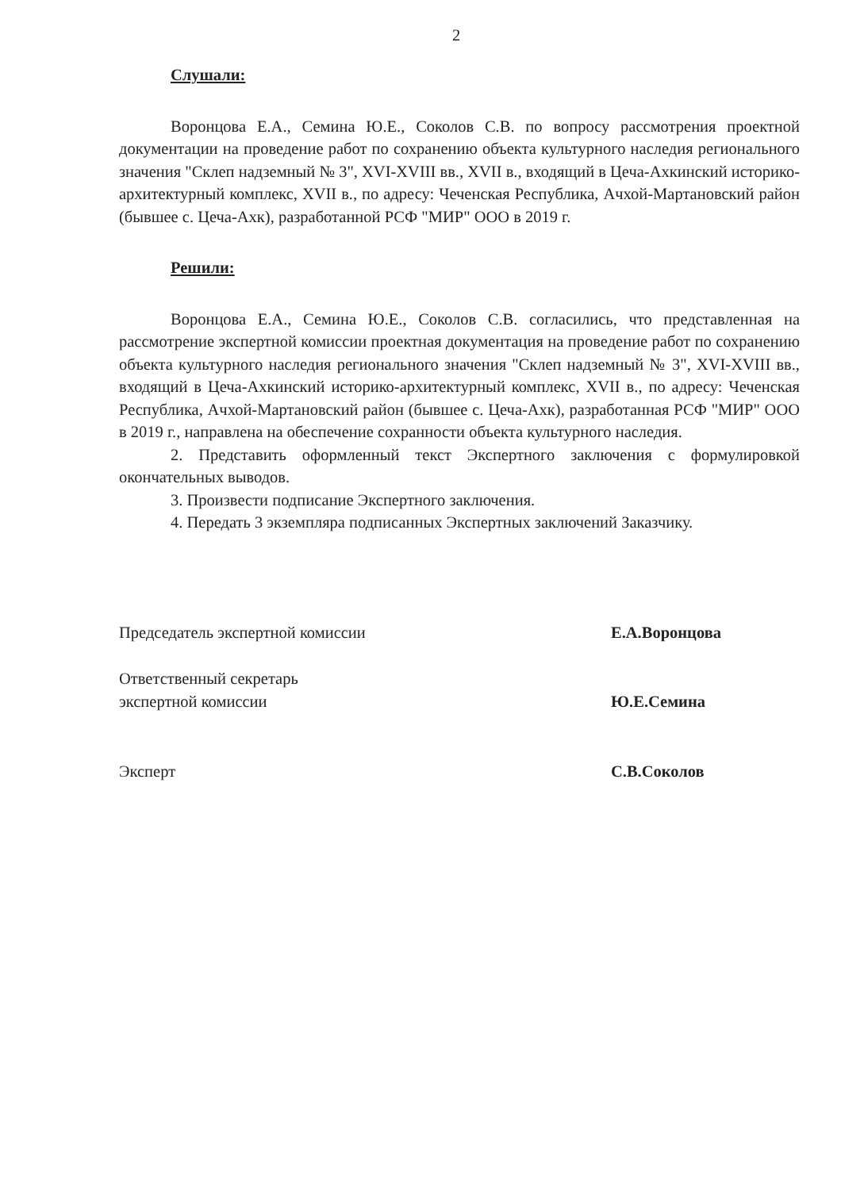2
Слушали:
Воронцова Е.А., Семина Ю.Е., Соколов С.В. по вопросу рассмотрения проектной документации на проведение работ по сохранению объекта культурного наследия регионального значения "Склеп надземный № 3", XVI-XVIII вв., XVII в., входящий в Цеча-Ахкинский историко-архитектурный комплекс, XVII в., по адресу: Чеченская Республика, Ачхой-Мартановский район (бывшее с. Цеча-Ахк), разработанной РСФ "МИР" ООО в 2019 г.
Решили:
Воронцова Е.А., Семина Ю.Е., Соколов С.В. согласились, что представленная на рассмотрение экспертной комиссии проектная документация на проведение работ по сохранению объекта культурного наследия регионального значения "Склеп надземный № 3", XVI-XVIII вв., входящий в Цеча-Ахкинский историко-архитектурный комплекс, XVII в., по адресу: Чеченская Республика, Ачхой-Мартановский район (бывшее с. Цеча-Ахк), разработанная РСФ "МИР" ООО в 2019 г., направлена на обеспечение сохранности объекта культурного наследия.
2. Представить оформленный текст Экспертного заключения с формулировкой окончательных выводов.
3. Произвести подписание Экспертного заключения.
4. Передать 3 экземпляра подписанных Экспертных заключений Заказчику.
Председатель экспертной комиссии Е.А.Воронцова
Ответственный секретарь
экспертной комиссии
Ю.Е.Семина
Эксперт С.В.Соколов